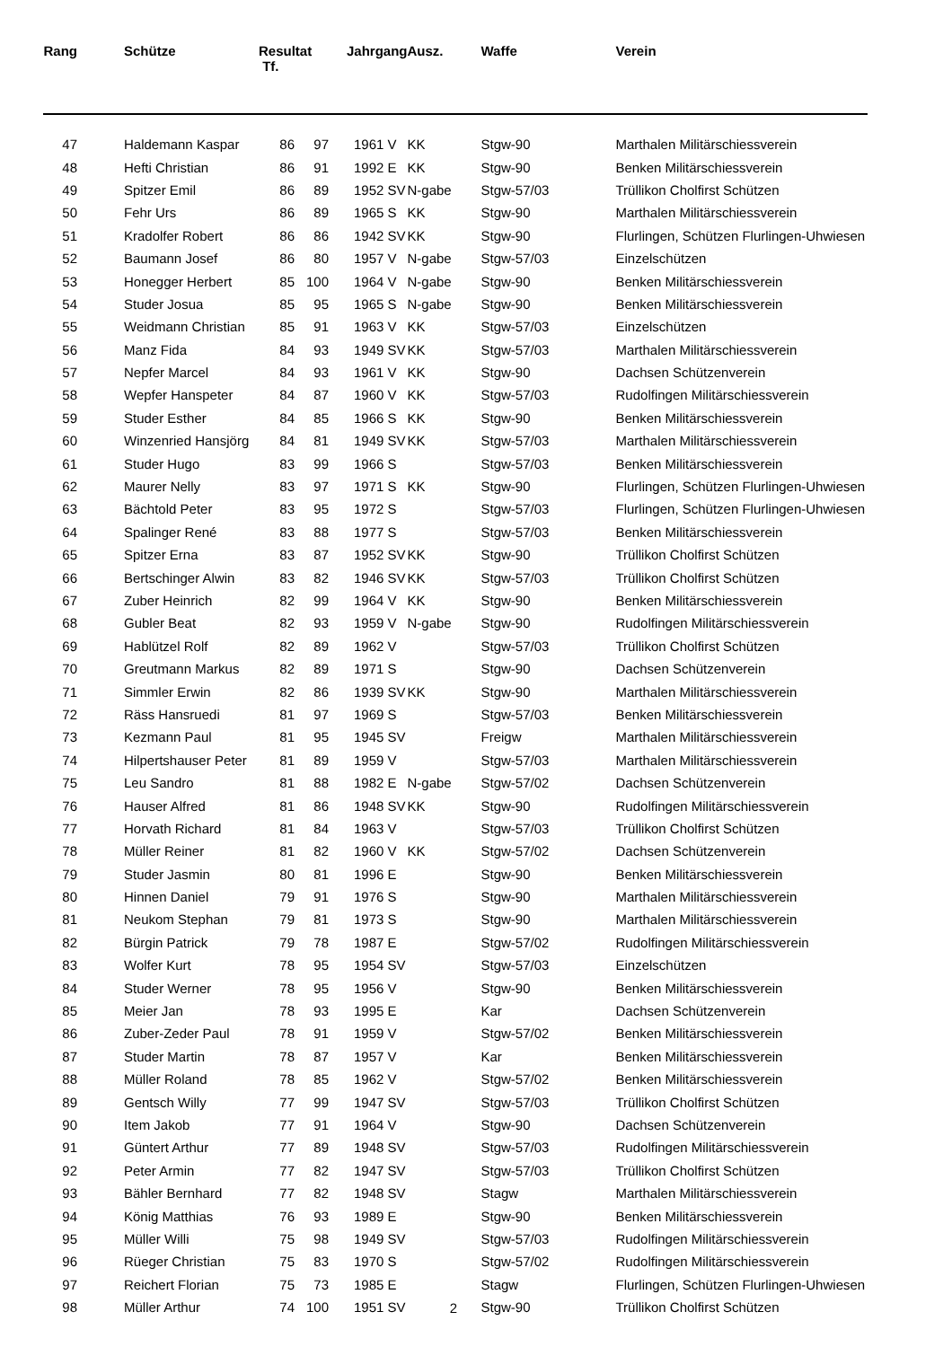| Rang | | Schütze | Resultat Tf. | | Jahrgang | Ausz. | Waffe | Verein |
| --- | --- | --- | --- | --- | --- | --- | --- | --- |
| 47 | | Haldemann Kaspar | 86 | 97 | 1961 V | KK | Stgw-90 | Marthalen Militärschiessverein |
| 48 | | Hefti Christian | 86 | 91 | 1992 E | KK | Stgw-90 | Benken Militärschiessverein |
| 49 | | Spitzer Emil | 86 | 89 | 1952 SV | N-gabe | Stgw-57/03 | Trüllikon Cholfirst Schützen |
| 50 | | Fehr Urs | 86 | 89 | 1965 S | KK | Stgw-90 | Marthalen Militärschiessverein |
| 51 | | Kradolfer Robert | 86 | 86 | 1942 SV | KK | Stgw-90 | Flurlingen, Schützen Flurlingen-Uhwiesen |
| 52 | | Baumann Josef | 86 | 80 | 1957 V | N-gabe | Stgw-57/03 | Einzelschützen |
| 53 | | Honegger Herbert | 85 | 100 | 1964 V | N-gabe | Stgw-90 | Benken Militärschiessverein |
| 54 | | Studer Josua | 85 | 95 | 1965 S | N-gabe | Stgw-90 | Benken Militärschiessverein |
| 55 | | Weidmann Christian | 85 | 91 | 1963 V | KK | Stgw-57/03 | Einzelschützen |
| 56 | | Manz Fida | 84 | 93 | 1949 SV | KK | Stgw-57/03 | Marthalen Militärschiessverein |
| 57 | | Nepfer Marcel | 84 | 93 | 1961 V | KK | Stgw-90 | Dachsen Schützenverein |
| 58 | | Wepfer Hanspeter | 84 | 87 | 1960 V | KK | Stgw-57/03 | Rudolfingen Militärschiessverein |
| 59 | | Studer Esther | 84 | 85 | 1966 S | KK | Stgw-90 | Benken Militärschiessverein |
| 60 | | Winzenried Hansjörg | 84 | 81 | 1949 SV | KK | Stgw-57/03 | Marthalen Militärschiessverein |
| 61 | | Studer Hugo | 83 | 99 | 1966 S | | Stgw-57/03 | Benken Militärschiessverein |
| 62 | | Maurer Nelly | 83 | 97 | 1971 S | KK | Stgw-90 | Flurlingen, Schützen Flurlingen-Uhwiesen |
| 63 | | Bächtold Peter | 83 | 95 | 1972 S | | Stgw-57/03 | Flurlingen, Schützen Flurlingen-Uhwiesen |
| 64 | | Spalinger René | 83 | 88 | 1977 S | | Stgw-57/03 | Benken Militärschiessverein |
| 65 | | Spitzer Erna | 83 | 87 | 1952 SV | KK | Stgw-90 | Trüllikon Cholfirst Schützen |
| 66 | | Bertschinger Alwin | 83 | 82 | 1946 SV | KK | Stgw-57/03 | Trüllikon Cholfirst Schützen |
| 67 | | Zuber Heinrich | 82 | 99 | 1964 V | KK | Stgw-90 | Benken Militärschiessverein |
| 68 | | Gubler Beat | 82 | 93 | 1959 V | N-gabe | Stgw-90 | Rudolfingen Militärschiessverein |
| 69 | | Hablützel Rolf | 82 | 89 | 1962 V | | Stgw-57/03 | Trüllikon Cholfirst Schützen |
| 70 | | Greutmann Markus | 82 | 89 | 1971 S | | Stgw-90 | Dachsen Schützenverein |
| 71 | | Simmler Erwin | 82 | 86 | 1939 SV | KK | Stgw-90 | Marthalen Militärschiessverein |
| 72 | | Räss Hansruedi | 81 | 97 | 1969 S | | Stgw-57/03 | Benken Militärschiessverein |
| 73 | | Kezmann Paul | 81 | 95 | 1945 SV | | Freigw | Marthalen Militärschiessverein |
| 74 | | Hilpertshauser Peter | 81 | 89 | 1959 V | | Stgw-57/03 | Marthalen Militärschiessverein |
| 75 | | Leu Sandro | 81 | 88 | 1982 E | N-gabe | Stgw-57/02 | Dachsen Schützenverein |
| 76 | | Hauser Alfred | 81 | 86 | 1948 SV | KK | Stgw-90 | Rudolfingen Militärschiessverein |
| 77 | | Horvath Richard | 81 | 84 | 1963 V | | Stgw-57/03 | Trüllikon Cholfirst Schützen |
| 78 | | Müller Reiner | 81 | 82 | 1960 V | KK | Stgw-57/02 | Dachsen Schützenverein |
| 79 | | Studer Jasmin | 80 | 81 | 1996 E | | Stgw-90 | Benken Militärschiessverein |
| 80 | | Hinnen Daniel | 79 | 91 | 1976 S | | Stgw-90 | Marthalen Militärschiessverein |
| 81 | | Neukom Stephan | 79 | 81 | 1973 S | | Stgw-90 | Marthalen Militärschiessverein |
| 82 | | Bürgin Patrick | 79 | 78 | 1987 E | | Stgw-57/02 | Rudolfingen Militärschiessverein |
| 83 | | Wolfer Kurt | 78 | 95 | 1954 SV | | Stgw-57/03 | Einzelschützen |
| 84 | | Studer Werner | 78 | 95 | 1956 V | | Stgw-90 | Benken Militärschiessverein |
| 85 | | Meier Jan | 78 | 93 | 1995 E | | Kar | Dachsen Schützenverein |
| 86 | | Zuber-Zeder Paul | 78 | 91 | 1959 V | | Stgw-57/02 | Benken Militärschiessverein |
| 87 | | Studer Martin | 78 | 87 | 1957 V | | Kar | Benken Militärschiessverein |
| 88 | | Müller Roland | 78 | 85 | 1962 V | | Stgw-57/02 | Benken Militärschiessverein |
| 89 | | Gentsch Willy | 77 | 99 | 1947 SV | | Stgw-57/03 | Trüllikon Cholfirst Schützen |
| 90 | | Item Jakob | 77 | 91 | 1964 V | | Stgw-90 | Dachsen Schützenverein |
| 91 | | Güntert Arthur | 77 | 89 | 1948 SV | | Stgw-57/03 | Rudolfingen Militärschiessverein |
| 92 | | Peter Armin | 77 | 82 | 1947 SV | | Stgw-57/03 | Trüllikon Cholfirst Schützen |
| 93 | | Bähler Bernhard | 77 | 82 | 1948 SV | | Stagw | Marthalen Militärschiessverein |
| 94 | | König Matthias | 76 | 93 | 1989 E | | Stgw-90 | Benken Militärschiessverein |
| 95 | | Müller Willi | 75 | 98 | 1949 SV | | Stgw-57/03 | Rudolfingen Militärschiessverein |
| 96 | | Rüeger Christian | 75 | 83 | 1970 S | | Stgw-57/02 | Rudolfingen Militärschiessverein |
| 97 | | Reichert Florian | 75 | 73 | 1985 E | | Stagw | Flurlingen, Schützen Flurlingen-Uhwiesen |
| 98 | | Müller Arthur | 74 | 100 | 1951 SV | | Stgw-90 | Trüllikon Cholfirst Schützen |
2